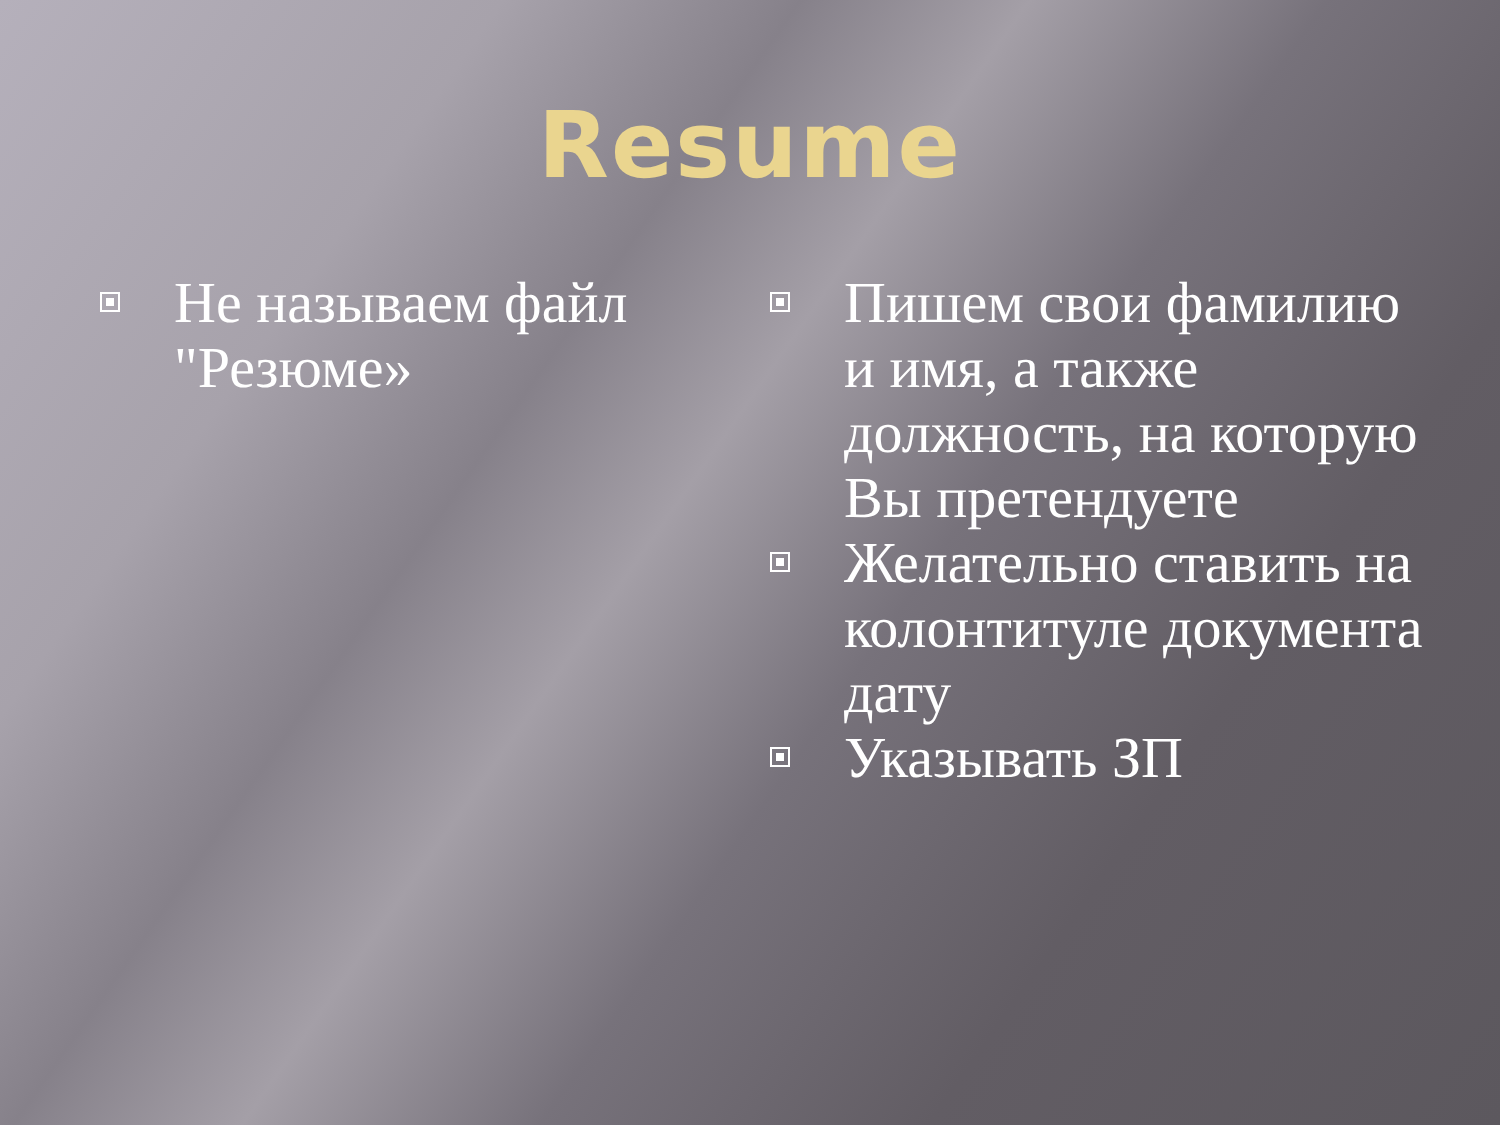Resume
Не называем файл "Резюме» Пишем свои фамилию и имя, а также должность, на которую Вы претендуете
Желательно ставить на колонтитуле документа дату
Указывать ЗП